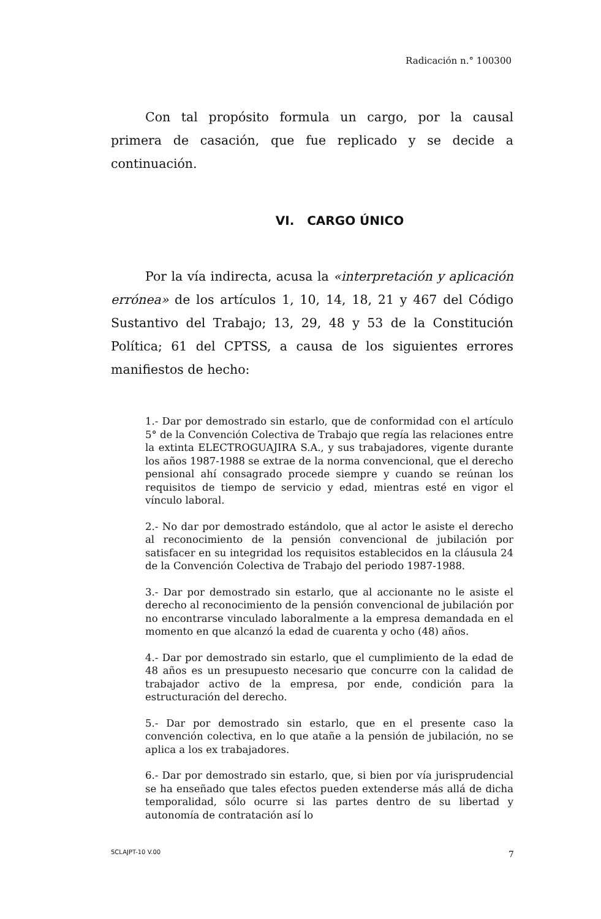Radicación n.° 100300
Con tal propósito formula un cargo, por la causal primera de casación, que fue replicado y se decide a continuación.
VI. CARGO ÚNICO
Por la vía indirecta, acusa la «interpretación y aplicación errónea» de los artículos 1, 10, 14, 18, 21 y 467 del Código Sustantivo del Trabajo; 13, 29, 48 y 53 de la Constitución Política; 61 del CPTSS, a causa de los siguientes errores manifiestos de hecho:
1.- Dar por demostrado sin estarlo, que de conformidad con el artículo 5° de la Convención Colectiva de Trabajo que regía las relaciones entre la extinta ELECTROGUAJIRA S.A., y sus trabajadores, vigente durante los años 1987-1988 se extrae de la norma convencional, que el derecho pensional ahí consagrado procede siempre y cuando se reúnan los requisitos de tiempo de servicio y edad, mientras esté en vigor el vínculo laboral.
2.- No dar por demostrado estándolo, que al actor le asiste el derecho al reconocimiento de la pensión convencional de jubilación por satisfacer en su integridad los requisitos establecidos en la cláusula 24 de la Convención Colectiva de Trabajo del periodo 1987-1988.
3.- Dar por demostrado sin estarlo, que al accionante no le asiste el derecho al reconocimiento de la pensión convencional de jubilación por no encontrarse vinculado laboralmente a la empresa demandada en el momento en que alcanzó la edad de cuarenta y ocho (48) años.
4.- Dar por demostrado sin estarlo, que el cumplimiento de la edad de 48 años es un presupuesto necesario que concurre con la calidad de trabajador activo de la empresa, por ende, condición para la estructuración del derecho.
5.- Dar por demostrado sin estarlo, que en el presente caso la convención colectiva, en lo que atañe a la pensión de jubilación, no se aplica a los ex trabajadores.
6.- Dar por demostrado sin estarlo, que, si bien por vía jurisprudencial se ha enseñado que tales efectos pueden extenderse más allá de dicha temporalidad, sólo ocurre si las partes dentro de su libertad y autonomía de contratación así lo
SCLAJPT-10 V.00 7